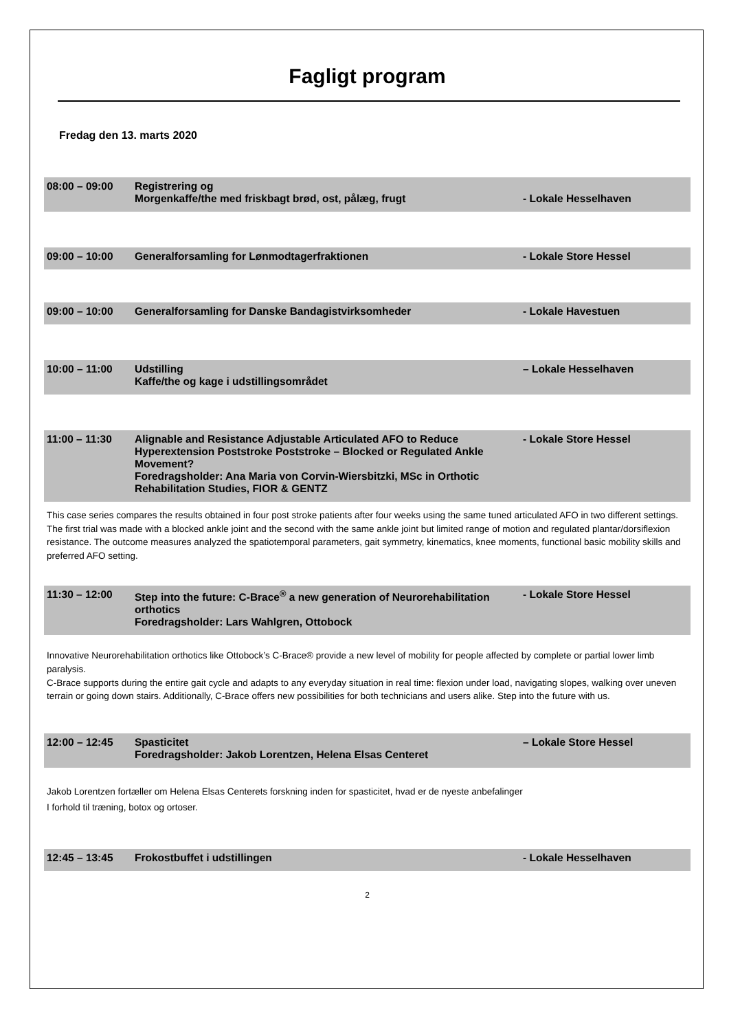Fagligt program
Fredag den 13. marts 2020
08:00 – 09:00 Registrering og
Morgenkaffe/the med friskbagt brød, ost, pålæg, frugt
- Lokale Hesselhaven
09:00 – 10:00 Generalforsamling for Lønmodtagerfraktionen
- Lokale Store Hessel
09:00 – 10:00 Generalforsamling for Danske Bandagistvirksomheder
- Lokale Havestuen
10:00 – 11:00 Udstilling
Kaffe/the og kage i udstillingsområdet
– Lokale Hesselhaven
11:00 – 11:30 Alignable and Resistance Adjustable Articulated AFO to Reduce
Hyperextension Poststroke Poststroke – Blocked or Regulated Ankle Movement?
Foredragsholder: Ana Maria von Corvin-Wiersbitzki, MSc in Orthotic
Rehabilitation Studies, FIOR & GENTZ
- Lokale Store Hessel
This case series compares the results obtained in four post stroke patients after four weeks using the same tuned articulated AFO in two different settings. The first trial was made with a blocked ankle joint and the second with the same ankle joint but limited range of motion and regulated plantar/dorsiflexion resistance. The outcome measures analyzed the spatiotemporal parameters, gait symmetry, kinematics, knee moments, functional basic mobility skills and preferred AFO setting.
11:30 – 12:00 Step into the future: C-Brace<sup>®</sup> a new generation of Neurorehabilitation
orthotics
Foredragsholder: Lars Wahlgren, Ottobock
- Lokale Store Hessel
Innovative Neurorehabilitation orthotics like Ottobock’s C-Brace® provide a new level of mobility for people affected by complete or partial lower limb paralysis.
C-Brace supports during the entire gait cycle and adapts to any everyday situation in real time: flexion under load, navigating slopes, walking over uneven terrain or going down stairs. Additionally, C-Brace offers new possibilities for both technicians and users alike. Step into the future with us.
12:00 – 12:45 Spasticitet
Foredragsholder: Jakob Lorentzen, Helena Elsas Centeret
– Lokale Store Hessel
Jakob Lorentzen fortæller om Helena Elsas Centerets forskning inden for spasticitet, hvad er de nyeste anbefalinger
I forhold til træning, botox og ortoser.
12:45 – 13:45 Frokostbuffet i udstillingen - Lokale Hesselhaven
2